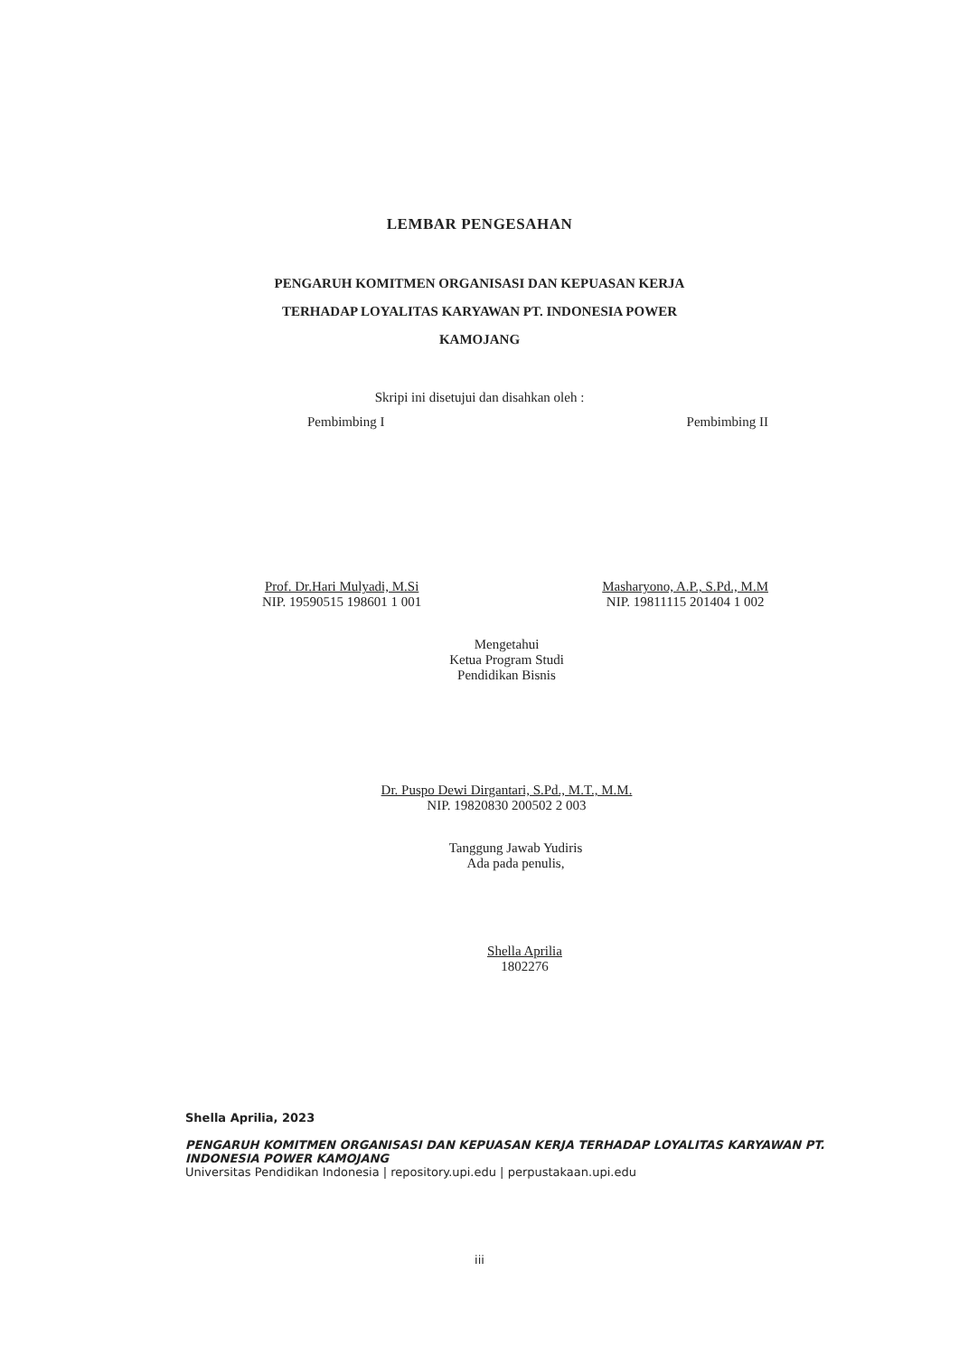LEMBAR PENGESAHAN
PENGARUH KOMITMEN ORGANISASI DAN KEPUASAN KERJA
TERHADAP LOYALITAS KARYAWAN PT. INDONESIA POWER
KAMOJANG
Skripi ini disetujui dan disahkan oleh :
Pembimbing I Pembimbing II
Prof. Dr.Hari Mulyadi, M.Si
NIP. 19590515 198601 1 001
Masharyono, A.P., S.Pd., M.M
NIP. 19811115 201404 1 002
Mengetahui
Ketua Program Studi
Pendidikan Bisnis
Dr. Puspo Dewi Dirgantari, S.Pd., M.T., M.M.
NIP. 19820830 200502 2 003
Tanggung Jawab Yudiris
Ada pada penulis,
Shella Aprilia
1802276
Shella Aprilia, 2023
PENGARUH KOMITMEN ORGANISASI DAN KEPUASAN KERJA TERHADAP LOYALITAS KARYAWAN PT. INDONESIA POWER KAMOJANG
Universitas Pendidikan Indonesia | repository.upi.edu | perpustakaan.upi.edu
iii